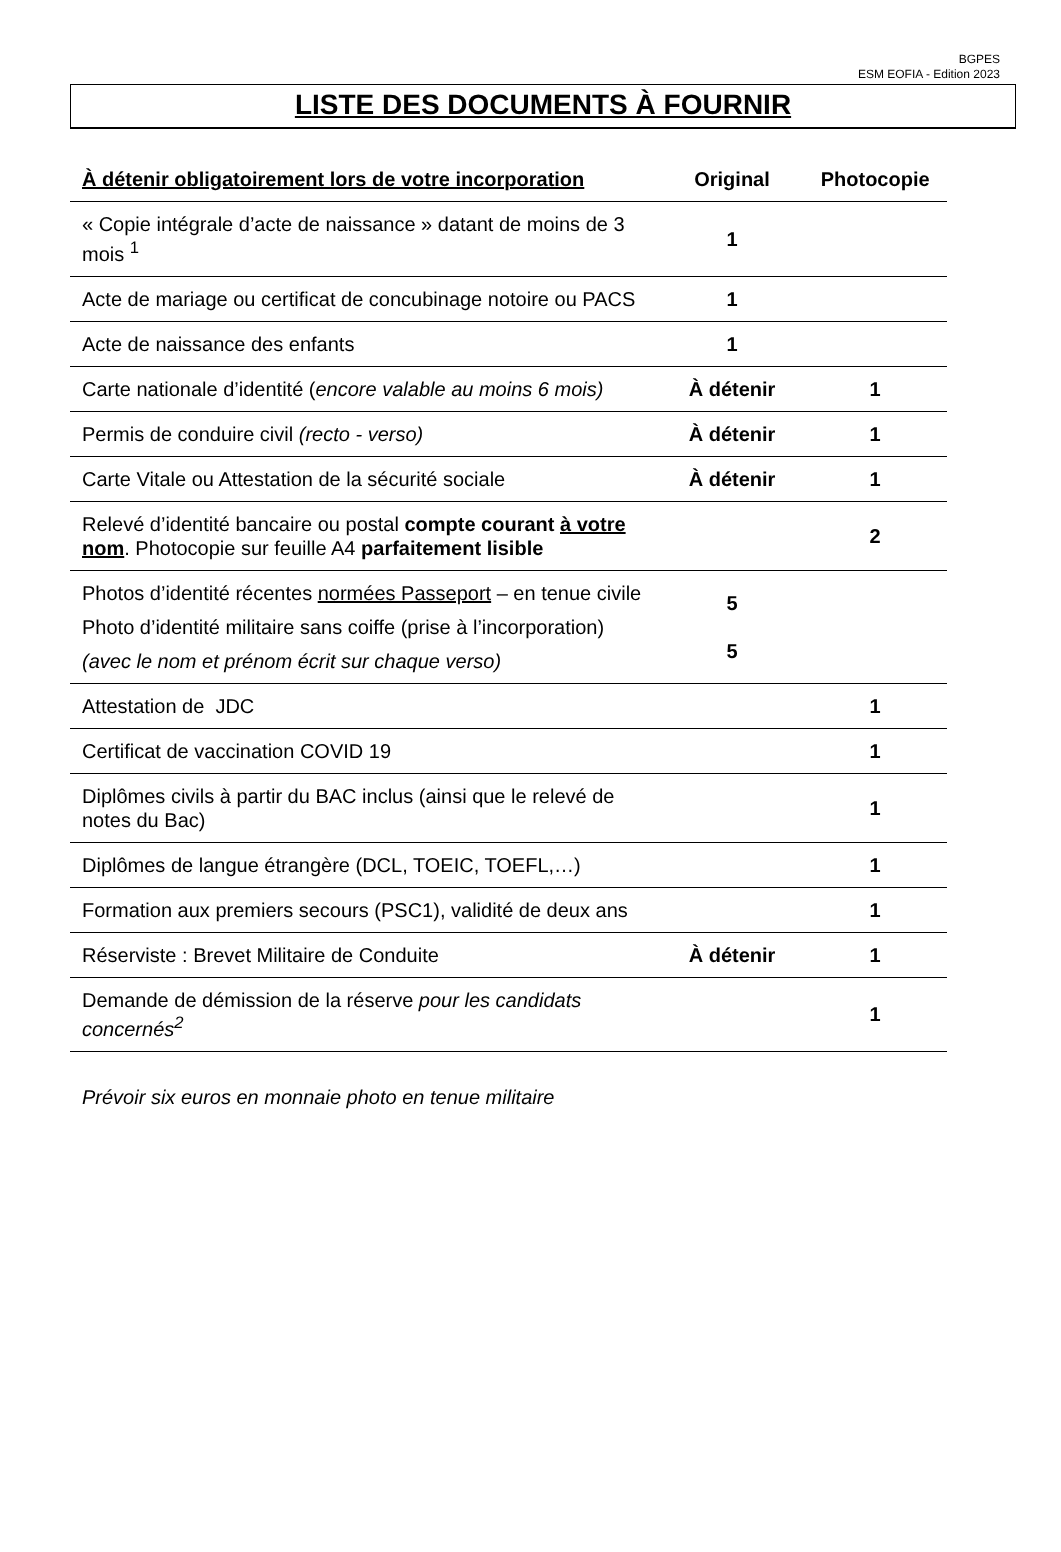BGPES
ESM EOFIA - Edition 2023
LISTE DES DOCUMENTS À FOURNIR
| À détenir obligatoirement lors de votre incorporation | Original | Photocopie |
| --- | --- | --- |
| « Copie intégrale d’acte de naissance » datant de moins de 3 mois <sup>1</sup> | 1 | |
| Acte de mariage ou certificat de concubinage notoire ou PACS | 1 | |
| Acte de naissance des enfants | 1 | |
| Carte nationale d’identité ( encore valable au moins 6 mois) | À détenir | 1 |
| Permis de conduire civil (recto - verso) | À détenir | 1 |
| Carte Vitale ou Attestation de la sécurité sociale | À détenir | 1 |
| Relevé d’identité bancaire ou postal compte courant à votre nom . Photocopie sur feuille A4 parfaitement lisible | | 2 |
| Photos d’identité récentes normées Passeport – en tenue civile Photo d’identité militaire sans coiffe (prise à l’incorporation) (avec le nom et prénom écrit sur chaque verso) | 5 5 | |
| Attestation de JDC | | 1 |
| Certificat de vaccination COVID 19 | | 1 |
| Diplômes civils à partir du BAC inclus (ainsi que le relevé de notes du Bac) | | 1 |
| Diplômes de langue étrangère (DCL, TOEIC, TOEFL,…) | | 1 |
| Formation aux premiers secours (PSC1), validité de deux ans | | 1 |
| Réserviste : Brevet Militaire de Conduite | À détenir | 1 |
| Demande de démission de la réserve pour les candidats concernés<sup>2</sup> | | 1 |
Prévoir six euros en monnaie photo en tenue militaire